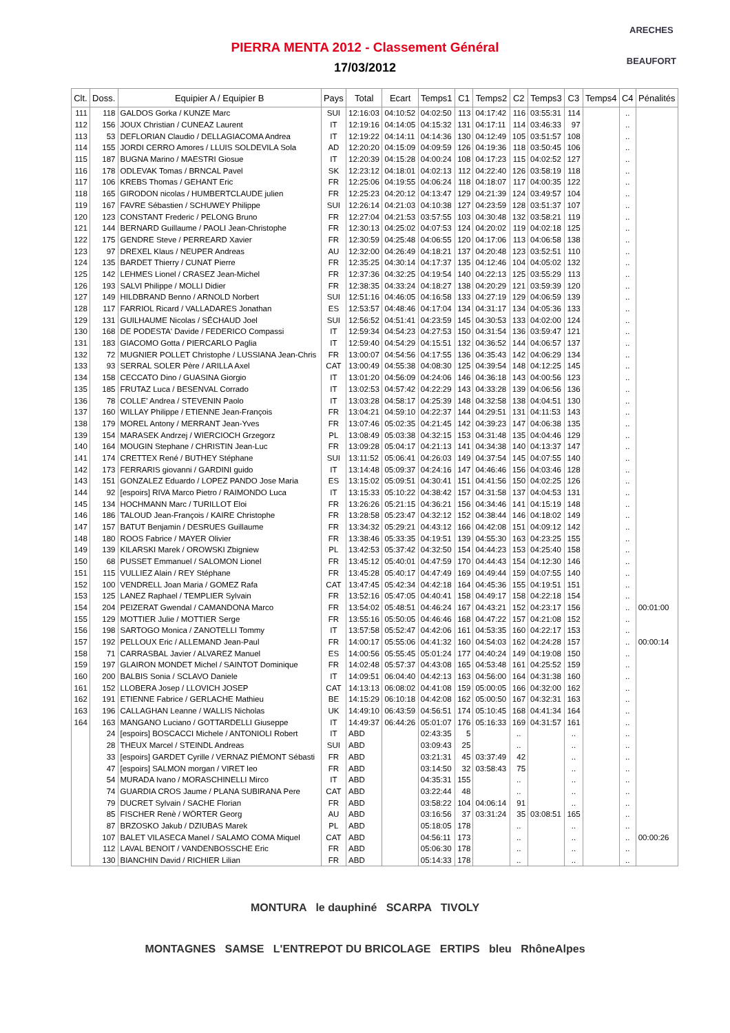PIERRA MENTA 2012 - Classement Général
17/03/2012
ARECHES
BEAUFORT
| Clt. | Doss. | Equipier A / Equipier B | Pays | Total | Ecart | Temps1 | C1 | Temps2 | C2 | Temps3 | C3 | Temps4 | C4 | Pénalités |
| --- | --- | --- | --- | --- | --- | --- | --- | --- | --- | --- | --- | --- | --- | --- |
| 111 | 118 | GALDOS Gorka / KUNZE Marc | SUI | 12:16:03 | 04:10:52 | 04:02:50 | 113 | 04:17:42 | 116 | 03:55:31 | 114 | | .. | |
| 112 | 156 | JOUX Christian / CUNEAZ Laurent | IT | 12:19:16 | 04:14:05 | 04:15:32 | 131 | 04:17:11 | 114 | 03:46:33 | 97 | | .. | |
| 113 | 53 | DEFLORIAN Claudio / DELLAGIACOMA Andrea | IT | 12:19:22 | 04:14:11 | 04:14:36 | 130 | 04:12:49 | 105 | 03:51:57 | 108 | | .. | |
| 114 | 155 | JORDI CERRO Amores / LLUIS SOLDEVILA Sola | AD | 12:20:20 | 04:15:09 | 04:09:59 | 126 | 04:19:36 | 118 | 03:50:45 | 106 | | .. | |
| 115 | 187 | BUGNA Marino / MAESTRI Giosue | IT | 12:20:39 | 04:15:28 | 04:00:24 | 108 | 04:17:23 | 115 | 04:02:52 | 127 | | .. | |
| 116 | 178 | ODLEVAK Tomas / BRNCAL Pavel | SK | 12:23:12 | 04:18:01 | 04:02:13 | 112 | 04:22:40 | 126 | 03:58:19 | 118 | | .. | |
| 117 | 106 | KREBS Thomas / GEHANT Eric | FR | 12:25:06 | 04:19:55 | 04:06:24 | 118 | 04:18:07 | 117 | 04:00:35 | 122 | | .. | |
| 118 | 165 | GIRODON nicolas / HUMBERTCLAUDE julien | FR | 12:25:23 | 04:20:12 | 04:13:47 | 129 | 04:21:39 | 124 | 03:49:57 | 104 | | .. | |
| 119 | 167 | FAVRE Sébastien / SCHUWEY Philippe | SUI | 12:26:14 | 04:21:03 | 04:10:38 | 127 | 04:23:59 | 128 | 03:51:37 | 107 | | .. | |
| 120 | 123 | CONSTANT Frederic / PELONG Bruno | FR | 12:27:04 | 04:21:53 | 03:57:55 | 103 | 04:30:48 | 132 | 03:58:21 | 119 | | .. | |
| 121 | 144 | BERNARD Guillaume / PAOLI Jean-Christophe | FR | 12:30:13 | 04:25:02 | 04:07:53 | 124 | 04:20:02 | 119 | 04:02:18 | 125 | | .. | |
| 122 | 175 | GENDRE Steve / PERREARD Xavier | FR | 12:30:59 | 04:25:48 | 04:06:55 | 120 | 04:17:06 | 113 | 04:06:58 | 138 | | .. | |
| 123 | 97 | DREXEL Klaus / NEUPER Andreas | AU | 12:32:00 | 04:26:49 | 04:18:21 | 137 | 04:20:48 | 123 | 03:52:51 | 110 | | .. | |
| 124 | 135 | BARDET Thierry / CUNAT Pierre | FR | 12:35:25 | 04:30:14 | 04:17:37 | 135 | 04:12:46 | 104 | 04:05:02 | 132 | | .. | |
| 125 | 142 | LEHMES Lionel / CRASEZ Jean-Michel | FR | 12:37:36 | 04:32:25 | 04:19:54 | 140 | 04:22:13 | 125 | 03:55:29 | 113 | | .. | |
| 126 | 193 | SALVI Philippe / MOLLI Didier | FR | 12:38:35 | 04:33:24 | 04:18:27 | 138 | 04:20:29 | 121 | 03:59:39 | 120 | | .. | |
| 127 | 149 | HILDBRAND Benno / ARNOLD Norbert | SUI | 12:51:16 | 04:46:05 | 04:16:58 | 133 | 04:27:19 | 129 | 04:06:59 | 139 | | .. | |
| 128 | 117 | FARRIOL Ricard / VALLADARES Jonathan | ES | 12:53:57 | 04:48:46 | 04:17:04 | 134 | 04:31:17 | 134 | 04:05:36 | 133 | | .. | |
| 129 | 131 | GUILHAUME Nicolas / SÉCHAUD Joel | SUI | 12:56:52 | 04:51:41 | 04:23:59 | 145 | 04:30:53 | 133 | 04:02:00 | 124 | | .. | |
| 130 | 168 | DE PODESTA' Davide / FEDERICO Compassi | IT | 12:59:34 | 04:54:23 | 04:27:53 | 150 | 04:31:54 | 136 | 03:59:47 | 121 | | .. | |
| 131 | 183 | GIACOMO Gotta / PIERCARLO Paglia | IT | 12:59:40 | 04:54:29 | 04:15:51 | 132 | 04:36:52 | 144 | 04:06:57 | 137 | | .. | |
| 132 | 72 | MUGNIER POLLET Christophe / LUSSIANA Jean-Chris | FR | 13:00:07 | 04:54:56 | 04:17:55 | 136 | 04:35:43 | 142 | 04:06:29 | 134 | | .. | |
| 133 | 93 | SERRAL SOLER Père / ARILLA Axel | CAT | 13:00:49 | 04:55:38 | 04:08:30 | 125 | 04:39:54 | 148 | 04:12:25 | 145 | | .. | |
| 134 | 158 | CECCATO Dino / GUASINA Giorgio | IT | 13:01:20 | 04:56:09 | 04:24:06 | 146 | 04:36:18 | 143 | 04:00:56 | 123 | | .. | |
| 135 | 185 | FRUTAZ Luca / BESENVAL Corrado | IT | 13:02:53 | 04:57:42 | 04:22:29 | 143 | 04:33:28 | 139 | 04:06:56 | 136 | | .. | |
| 136 | 78 | COLLE' Andrea / STEVENIN Paolo | IT | 13:03:28 | 04:58:17 | 04:25:39 | 148 | 04:32:58 | 138 | 04:04:51 | 130 | | .. | |
| 137 | 160 | WILLAY Philippe / ETIENNE Jean-François | FR | 13:04:21 | 04:59:10 | 04:22:37 | 144 | 04:29:51 | 131 | 04:11:53 | 143 | | .. | |
| 138 | 179 | MOREL Antony / MERRANT Jean-Yves | FR | 13:07:46 | 05:02:35 | 04:21:45 | 142 | 04:39:23 | 147 | 04:06:38 | 135 | | .. | |
| 139 | 154 | MARASEK Andrzej / WIERCIOCH Grzegorz | PL | 13:08:49 | 05:03:38 | 04:32:15 | 153 | 04:31:48 | 135 | 04:04:46 | 129 | | .. | |
| 140 | 164 | MOUGIN Stephane / CHRISTIN Jean-Luc | FR | 13:09:28 | 05:04:17 | 04:21:13 | 141 | 04:34:38 | 140 | 04:13:37 | 147 | | .. | |
| 141 | 174 | CRETTEX René / BUTHEY Stéphane | SUI | 13:11:52 | 05:06:41 | 04:26:03 | 149 | 04:37:54 | 145 | 04:07:55 | 140 | | .. | |
| 142 | 173 | FERRARIS giovanni / GARDINI guido | IT | 13:14:48 | 05:09:37 | 04:24:16 | 147 | 04:46:46 | 156 | 04:03:46 | 128 | | .. | |
| 143 | 151 | GONZALEZ Eduardo / LOPEZ PANDO Jose Maria | ES | 13:15:02 | 05:09:51 | 04:30:41 | 151 | 04:41:56 | 150 | 04:02:25 | 126 | | .. | |
| 144 | 92 | [espoirs] RIVA Marco Pietro / RAIMONDO Luca | IT | 13:15:33 | 05:10:22 | 04:38:42 | 157 | 04:31:58 | 137 | 04:04:53 | 131 | | .. | |
| 145 | 134 | HOCHMANN Marc / TURILLOT Eloi | FR | 13:26:26 | 05:21:15 | 04:36:21 | 156 | 04:34:46 | 141 | 04:15:19 | 148 | | .. | |
| 146 | 186 | TALOUD Jean-François / KAIRE Christophe | FR | 13:28:58 | 05:23:47 | 04:32:12 | 152 | 04:38:44 | 146 | 04:18:02 | 149 | | .. | |
| 147 | 157 | BATUT Benjamin / DESRUES Guillaume | FR | 13:34:32 | 05:29:21 | 04:43:12 | 166 | 04:42:08 | 151 | 04:09:12 | 142 | | .. | |
| 148 | 180 | ROOS Fabrice / MAYER Olivier | FR | 13:38:46 | 05:33:35 | 04:19:51 | 139 | 04:55:30 | 163 | 04:23:25 | 155 | | .. | |
| 149 | 139 | KILARSKI Marek / OROWSKI Zbigniew | PL | 13:42:53 | 05:37:42 | 04:32:50 | 154 | 04:44:23 | 153 | 04:25:40 | 158 | | .. | |
| 150 | 68 | PUSSET Emmanuel / SALOMON Lionel | FR | 13:45:12 | 05:40:01 | 04:47:59 | 170 | 04:44:43 | 154 | 04:12:30 | 146 | | .. | |
| 151 | 115 | VULLIEZ Alain / REY Stéphane | FR | 13:45:28 | 05:40:17 | 04:47:49 | 169 | 04:49:44 | 159 | 04:07:55 | 140 | | .. | |
| 152 | 100 | VENDRELL Joan Maria / GOMEZ Rafa | CAT | 13:47:45 | 05:42:34 | 04:42:18 | 164 | 04:45:36 | 155 | 04:19:51 | 151 | | .. | |
| 153 | 125 | LANEZ Raphael / TEMPLIER Sylvain | FR | 13:52:16 | 05:47:05 | 04:40:41 | 158 | 04:49:17 | 158 | 04:22:18 | 154 | | .. | |
| 154 | 204 | PEIZERAT Gwendal / CAMANDONA Marco | FR | 13:54:02 | 05:48:51 | 04:46:24 | 167 | 04:43:21 | 152 | 04:23:17 | 156 | | .. | 00:01:00 |
| 155 | 129 | MOTTIER Julie / MOTTIER Serge | FR | 13:55:16 | 05:50:05 | 04:46:46 | 168 | 04:47:22 | 157 | 04:21:08 | 152 | | .. | |
| 156 | 198 | SARTOGO Monica / ZANOTELLI Tommy | IT | 13:57:58 | 05:52:47 | 04:42:06 | 161 | 04:53:35 | 160 | 04:22:17 | 153 | | .. | |
| 157 | 192 | PELLOUX Eric / ALLEMAND Jean-Paul | FR | 14:00:17 | 05:55:06 | 04:41:32 | 160 | 04:54:03 | 162 | 04:24:28 | 157 | | .. | 00:00:14 |
| 158 | 71 | CARRASBAL Javier / ALVAREZ Manuel | ES | 14:00:56 | 05:55:45 | 05:01:24 | 177 | 04:40:24 | 149 | 04:19:08 | 150 | | .. | |
| 159 | 197 | GLAIRON MONDET Michel / SAINTOT Dominique | FR | 14:02:48 | 05:57:37 | 04:43:08 | 165 | 04:53:48 | 161 | 04:25:52 | 159 | | .. | |
| 160 | 200 | BALBIS Sonia / SCLAVO Daniele | IT | 14:09:51 | 06:04:40 | 04:42:13 | 163 | 04:56:00 | 164 | 04:31:38 | 160 | | .. | |
| 161 | 152 | LLOBERA Josep / LLOVICH JOSEP | CAT | 14:13:13 | 06:08:02 | 04:41:08 | 159 | 05:00:05 | 166 | 04:32:00 | 162 | | .. | |
| 162 | 191 | ETIENNE Fabrice / GERLACHE Mathieu | BE | 14:15:29 | 06:10:18 | 04:42:08 | 162 | 05:00:50 | 167 | 04:32:31 | 163 | | .. | |
| 163 | 196 | CALLAGHAN Leanne / WALLIS Nicholas | UK | 14:49:10 | 06:43:59 | 04:56:51 | 174 | 05:10:45 | 168 | 04:41:34 | 164 | | .. | |
| 164 | 163 | MANGANO Luciano / GOTTARDELLI Giuseppe | IT | 14:49:37 | 06:44:26 | 05:01:07 | 176 | 05:16:33 | 169 | 04:31:57 | 161 | | .. | |
| | 24 | [espoirs] BOSCACCI Michele / ANTONIOLI Robert | IT | ABD | | 02:43:35 | 5 | | .. | | .. | | .. | |
| | 28 | THEUX Marcel / STEINDL Andreas | SUI | ABD | | 03:09:43 | 25 | | .. | | .. | | .. | |
| | 33 | [espoirs] GARDET Cyrille / VERNAZ PIÉMONT Sébasti | FR | ABD | | 03:21:31 | 45 | 03:37:49 | 42 | | .. | | .. | |
| | 47 | [espoirs] SALMON morgan / VIRET leo | FR | ABD | | 03:14:50 | 32 | 03:58:43 | 75 | | .. | | .. | |
| | 54 | MURADA Ivano / MORASCHINELLI Mirco | IT | ABD | | 04:35:31 | 155 | | .. | | .. | | .. | |
| | 74 | GUARDIA CROS Jaume / PLANA SUBIRANA Pere | CAT | ABD | | 03:22:44 | 48 | | .. | | .. | | .. | |
| | 79 | DUCRET Sylvain / SACHE Florian | FR | ABD | | 03:58:22 | 104 | 04:06:14 | 91 | | .. | | .. | |
| | 85 | FISCHER Renè / WÖRTER Georg | AU | ABD | | 03:16:56 | 37 | 03:31:24 | 35 | 03:08:51 | 165 | | .. | |
| | 87 | BRZOSKO Jakub / DZIUBAS Marek | PL | ABD | | 05:18:05 | 178 | | .. | | .. | | .. | |
| | 107 | BALET VILASECA Manel / SALAMO COMA Miquel | CAT | ABD | | 04:56:11 | 173 | | .. | | .. | | .. | 00:00:26 |
| | 112 | LAVAL BENOIT / VANDENBOSSCHE Eric | FR | ABD | | 05:06:30 | 178 | | .. | | .. | | .. | |
| | 130 | BIANCHIN David / RICHIER Lilian | FR | ABD | | 05:14:33 | 178 | | .. | | .. | | .. | |
MONTURA le dauphiné SCARPA TIVOLY
MONTAGNES SAMSE L'ENTREPOT DU BRICOLAGE ERTIPS bleu RhôneAlpes